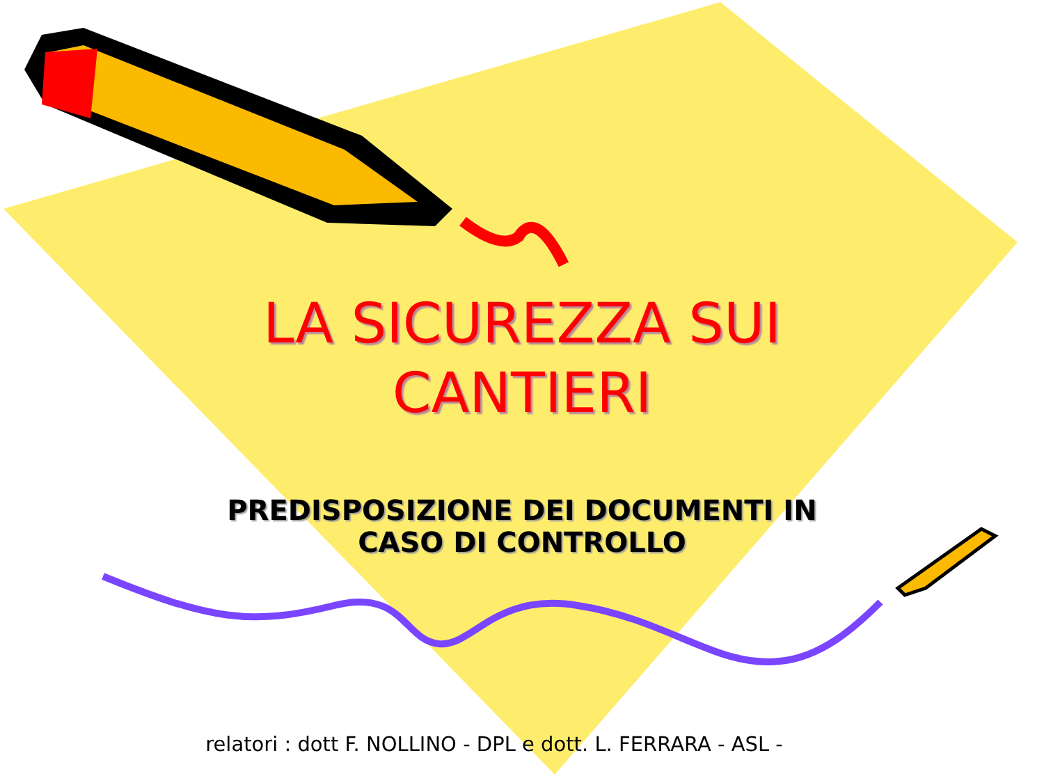LA SICUREZZA SUI CANTIERI
PREDISPOSIZIONE DEI DOCUMENTI IN CASO DI CONTROLLO
relatori : dott F. NOLLINO - DPL e dott. L. FERRARA - ASL -